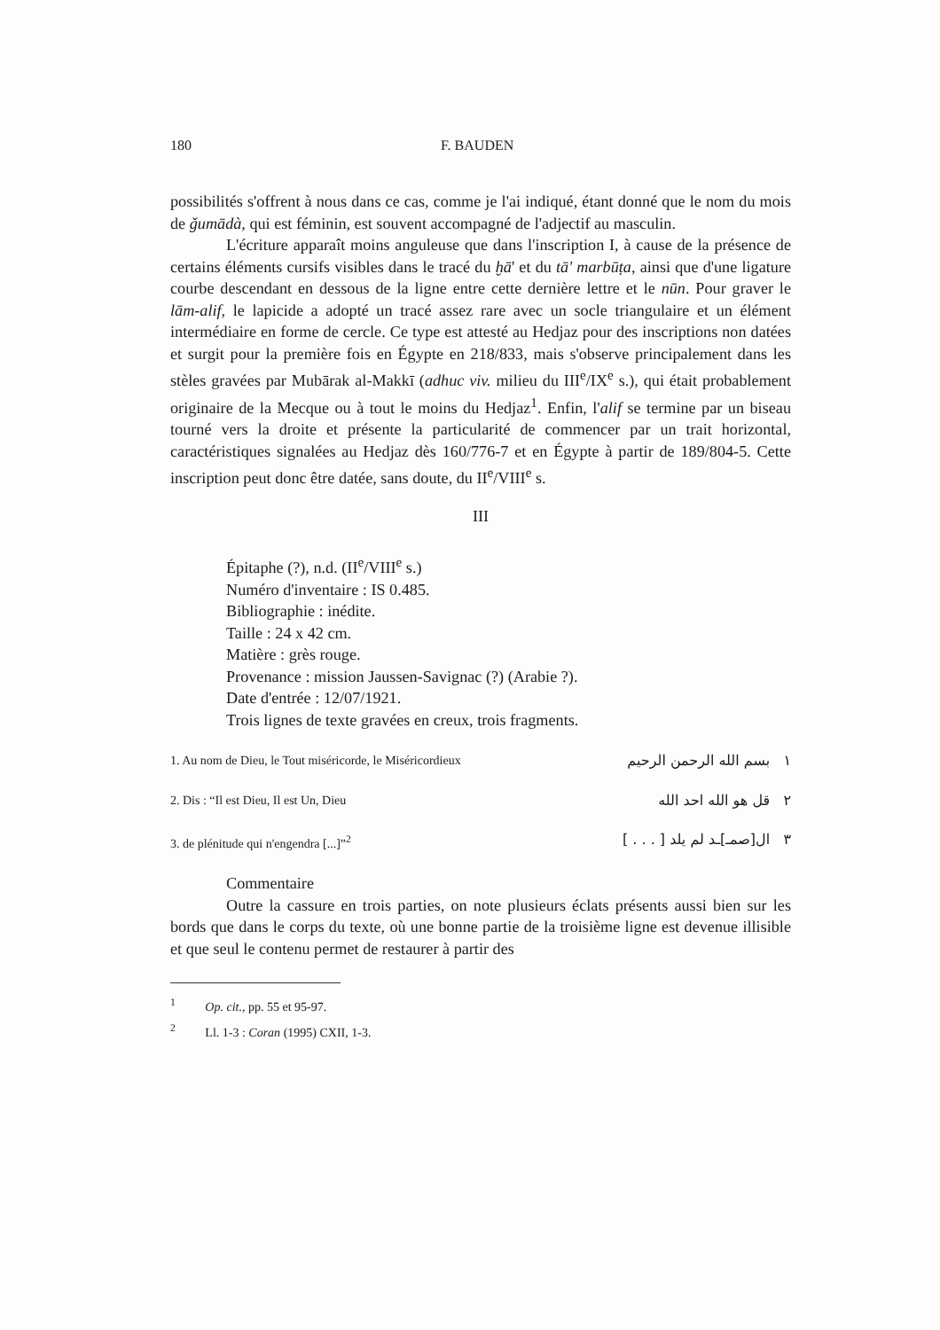180 F. BAUDEN
possibilités s'offrent à nous dans ce cas, comme je l'ai indiqué, étant donné que le nom du mois de ǧumādà, qui est féminin, est souvent accompagné de l'adjectif au masculin.
L'écriture apparaît moins anguleuse que dans l'inscription I, à cause de la présence de certains éléments cursifs visibles dans le tracé du ḫā' et du tā' marbūṭa, ainsi que d'une ligature courbe descendant en dessous de la ligne entre cette dernière lettre et le nūn. Pour graver le lām-alif, le lapicide a adopté un tracé assez rare avec un socle triangulaire et un élément intermédiaire en forme de cercle. Ce type est attesté au Hedjaz pour des inscriptions non datées et surgit pour la première fois en Égypte en 218/833, mais s'observe principalement dans les stèles gravées par Mubārak al-Makkī (adhuc viv. milieu du III<sup>e</sup>/IX<sup>e</sup> s.), qui était probablement originaire de la Mecque ou à tout le moins du Hedjaz<sup>1</sup>. Enfin, l'alif se termine par un biseau tourné vers la droite et présente la particularité de commencer par un trait horizontal, caractéristiques signalées au Hedjaz dès 160/776-7 et en Égypte à partir de 189/804-5. Cette inscription peut donc être datée, sans doute, du II<sup>e</sup>/VIII<sup>e</sup> s.
III
Épitaphe (?), n.d. (II<sup>e</sup>/VIII<sup>e</sup> s.)
Numéro d'inventaire : IS 0.485.
Bibliographie : inédite.
Taille : 24 x 42 cm.
Matière : grès rouge.
Provenance : mission Jaussen-Savignac (?) (Arabie ?).
Date d'entrée : 12/07/1921.
Trois lignes de texte gravées en creux, trois fragments.
1. Au nom de Dieu, le Tout miséricorde, le Miséricordieux ١ بسم الله الرحمن الرحيم
2. Dis : “Il est Dieu, Il est Un, Dieu ٢ قل هو الله احد الله
3. de plénitude qui n'engendra [...]”<sup>2</sup> ٣ ال[صمـ]ـد لم يلد [ . . . ]
Commentaire
Outre la cassure en trois parties, on note plusieurs éclats présents aussi bien sur les bords que dans le corps du texte, où une bonne partie de la troisième ligne est devenue illisible et que seul le contenu permet de restaurer à partir des
<sup>1</sup> Op. cit., pp. 55 et 95-97.
<sup>2</sup> Ll. 1-3 : Coran (1995) CXII, 1-3.